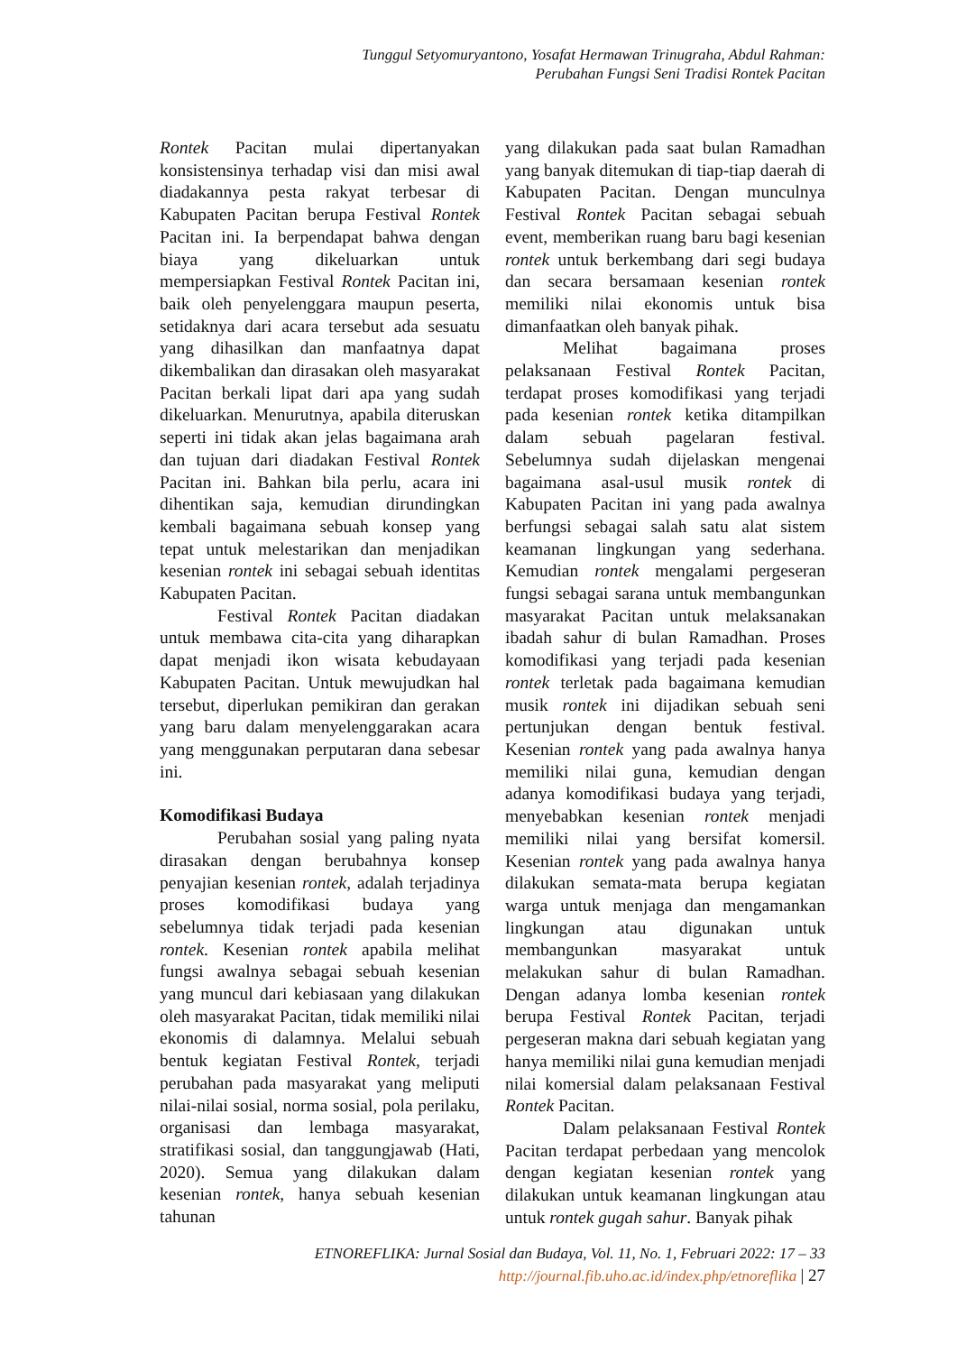Tunggul Setyomuryantono, Yosafat Hermawan Trinugraha, Abdul Rahman:
Perubahan Fungsi Seni Tradisi Rontek Pacitan
Rontek Pacitan mulai dipertanyakan konsistensinya terhadap visi dan misi awal diadakannya pesta rakyat terbesar di Kabupaten Pacitan berupa Festival Rontek Pacitan ini. Ia berpendapat bahwa dengan biaya yang dikeluarkan untuk mempersiapkan Festival Rontek Pacitan ini, baik oleh penyelenggara maupun peserta, setidaknya dari acara tersebut ada sesuatu yang dihasilkan dan manfaatnya dapat dikembalikan dan dirasakan oleh masyarakat Pacitan berkali lipat dari apa yang sudah dikeluarkan. Menurutnya, apabila diteruskan seperti ini tidak akan jelas bagaimana arah dan tujuan dari diadakan Festival Rontek Pacitan ini. Bahkan bila perlu, acara ini dihentikan saja, kemudian dirundingkan kembali bagaimana sebuah konsep yang tepat untuk melestarikan dan menjadikan kesenian rontek ini sebagai sebuah identitas Kabupaten Pacitan.
Festival Rontek Pacitan diadakan untuk membawa cita-cita yang diharapkan dapat menjadi ikon wisata kebudayaan Kabupaten Pacitan. Untuk mewujudkan hal tersebut, diperlukan pemikiran dan gerakan yang baru dalam menyelenggarakan acara yang menggunakan perputaran dana sebesar ini.
Komodifikasi Budaya
Perubahan sosial yang paling nyata dirasakan dengan berubahnya konsep penyajian kesenian rontek, adalah terjadinya proses komodifikasi budaya yang sebelumnya tidak terjadi pada kesenian rontek. Kesenian rontek apabila melihat fungsi awalnya sebagai sebuah kesenian yang muncul dari kebiasaan yang dilakukan oleh masyarakat Pacitan, tidak memiliki nilai ekonomis di dalamnya. Melalui sebuah bentuk kegiatan Festival Rontek, terjadi perubahan pada masyarakat yang meliputi nilai-nilai sosial, norma sosial, pola perilaku, organisasi dan lembaga masyarakat, stratifikasi sosial, dan tanggungjawab (Hati, 2020). Semua yang dilakukan dalam kesenian rontek, hanya sebuah kesenian tahunan
yang dilakukan pada saat bulan Ramadhan yang banyak ditemukan di tiap-tiap daerah di Kabupaten Pacitan. Dengan munculnya Festival Rontek Pacitan sebagai sebuah event, memberikan ruang baru bagi kesenian rontek untuk berkembang dari segi budaya dan secara bersamaan kesenian rontek memiliki nilai ekonomis untuk bisa dimanfaatkan oleh banyak pihak.
Melihat bagaimana proses pelaksanaan Festival Rontek Pacitan, terdapat proses komodifikasi yang terjadi pada kesenian rontek ketika ditampilkan dalam sebuah pagelaran festival. Sebelumnya sudah dijelaskan mengenai bagaimana asal-usul musik rontek di Kabupaten Pacitan ini yang pada awalnya berfungsi sebagai salah satu alat sistem keamanan lingkungan yang sederhana. Kemudian rontek mengalami pergeseran fungsi sebagai sarana untuk membangunkan masyarakat Pacitan untuk melaksanakan ibadah sahur di bulan Ramadhan. Proses komodifikasi yang terjadi pada kesenian rontek terletak pada bagaimana kemudian musik rontek ini dijadikan sebuah seni pertunjukan dengan bentuk festival. Kesenian rontek yang pada awalnya hanya memiliki nilai guna, kemudian dengan adanya komodifikasi budaya yang terjadi, menyebabkan kesenian rontek menjadi memiliki nilai yang bersifat komersil. Kesenian rontek yang pada awalnya hanya dilakukan semata-mata berupa kegiatan warga untuk menjaga dan mengamankan lingkungan atau digunakan untuk membangunkan masyarakat untuk melakukan sahur di bulan Ramadhan. Dengan adanya lomba kesenian rontek berupa Festival Rontek Pacitan, terjadi pergeseran makna dari sebuah kegiatan yang hanya memiliki nilai guna kemudian menjadi nilai komersial dalam pelaksanaan Festival Rontek Pacitan.
Dalam pelaksanaan Festival Rontek Pacitan terdapat perbedaan yang mencolok dengan kegiatan kesenian rontek yang dilakukan untuk keamanan lingkungan atau untuk rontek gugah sahur. Banyak pihak
ETNOREFLIKA: Jurnal Sosial dan Budaya, Vol. 11, No. 1, Februari 2022: 17 – 33
http://journal.fib.uho.ac.id/index.php/etnoreflika | 27